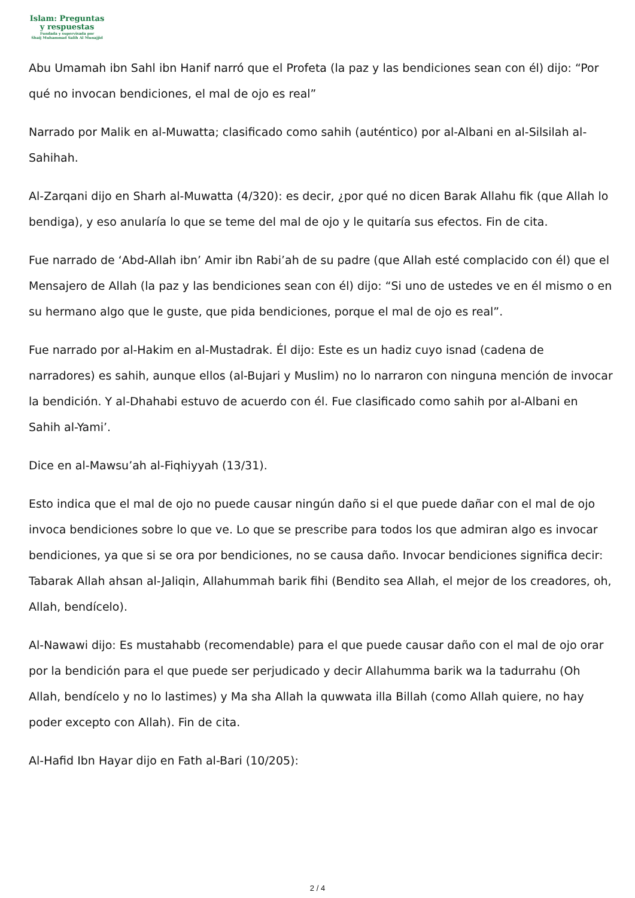Islam: Preguntas
y respuestas
Fundada y supervisada por
Shaij Muhammad Salih Al Munajjid
Abu Umamah ibn Sahl ibn Hanif narró que el Profeta (la paz y las bendiciones sean con él) dijo: “Por qué no invocan bendiciones, el mal de ojo es real”
Narrado por Malik en al-Muwatta; clasificado como sahih (auténtico) por al-Albani en al-Silsilah al-Sahihah.
Al-Zarqani dijo en Sharh al-Muwatta (4/320): es decir, ¿por qué no dicen Barak Allahu fik (que Allah lo bendiga), y eso anularía lo que se teme del mal de ojo y le quitaría sus efectos. Fin de cita.
Fue narrado de ‘Abd-Allah ibn’ Amir ibn Rabi’ah de su padre (que Allah esté complacido con él) que el Mensajero de Allah (la paz y las bendiciones sean con él) dijo: “Si uno de ustedes ve en él mismo o en su hermano algo que le guste, que pida bendiciones, porque el mal de ojo es real”.
Fue narrado por al-Hakim en al-Mustadrak. Él dijo: Este es un hadiz cuyo isnad (cadena de narradores) es sahih, aunque ellos (al-Bujari y Muslim) no lo narraron con ninguna mención de invocar la bendición. Y al-Dhahabi estuvo de acuerdo con él. Fue clasificado como sahih por al-Albani en Sahih al-Yami’.
Dice en al-Mawsu’ah al-Fiqhiyyah (13/31).
Esto indica que el mal de ojo no puede causar ningún daño si el que puede dañar con el mal de ojo invoca bendiciones sobre lo que ve. Lo que se prescribe para todos los que admiran algo es invocar bendiciones, ya que si se ora por bendiciones, no se causa daño. Invocar bendiciones significa decir: Tabarak Allah ahsan al-Jaliqin, Allahummah barik fihi (Bendito sea Allah, el mejor de los creadores, oh, Allah, bendícelo).
Al-Nawawi dijo: Es mustahabb (recomendable) para el que puede causar daño con el mal de ojo orar por la bendición para el que puede ser perjudicado y decir Allahumma barik wa la tadurrahu (Oh Allah, bendícelo y no lo lastimes) y Ma sha Allah la quwwata illa Billah (como Allah quiere, no hay poder excepto con Allah). Fin de cita.
Al-Hafid Ibn Hayar dijo en Fath al-Bari (10/205):
2 / 4